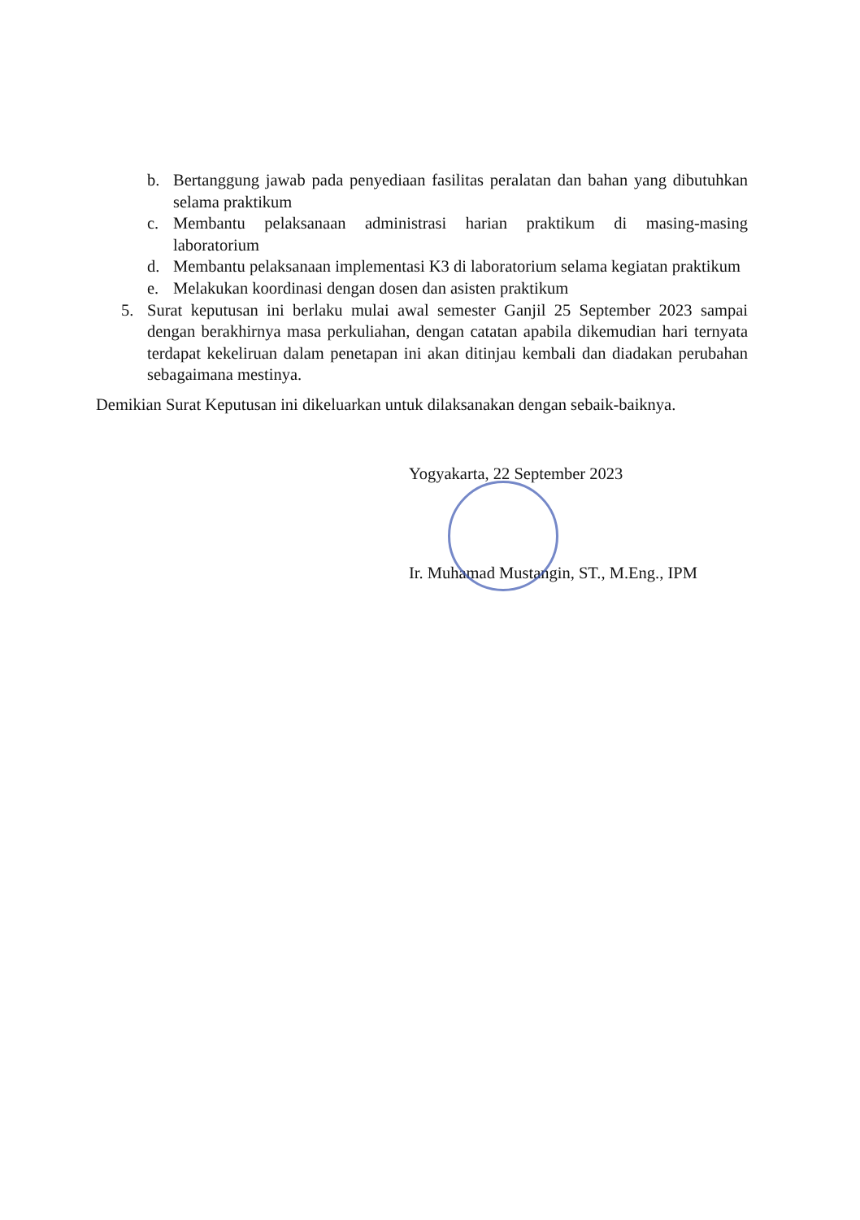b. Bertanggung jawab pada penyediaan fasilitas peralatan dan bahan yang dibutuhkan selama praktikum
c. Membantu pelaksanaan administrasi harian praktikum di masing-masing laboratorium
d. Membantu pelaksanaan implementasi K3 di laboratorium selama kegiatan praktikum
e. Melakukan koordinasi dengan dosen dan asisten praktikum
5. Surat keputusan ini berlaku mulai awal semester Ganjil 25 September 2023 sampai dengan berakhirnya masa perkuliahan, dengan catatan apabila dikemudian hari ternyata terdapat kekeliruan dalam penetapan ini akan ditinjau kembali dan diadakan perubahan sebagaimana mestinya.
Demikian Surat Keputusan ini dikeluarkan untuk dilaksanakan dengan sebaik-baiknya.
Yogyakarta, 22 September 2023
Ir. Muhamad Mustangin, ST., M.Eng., IPM